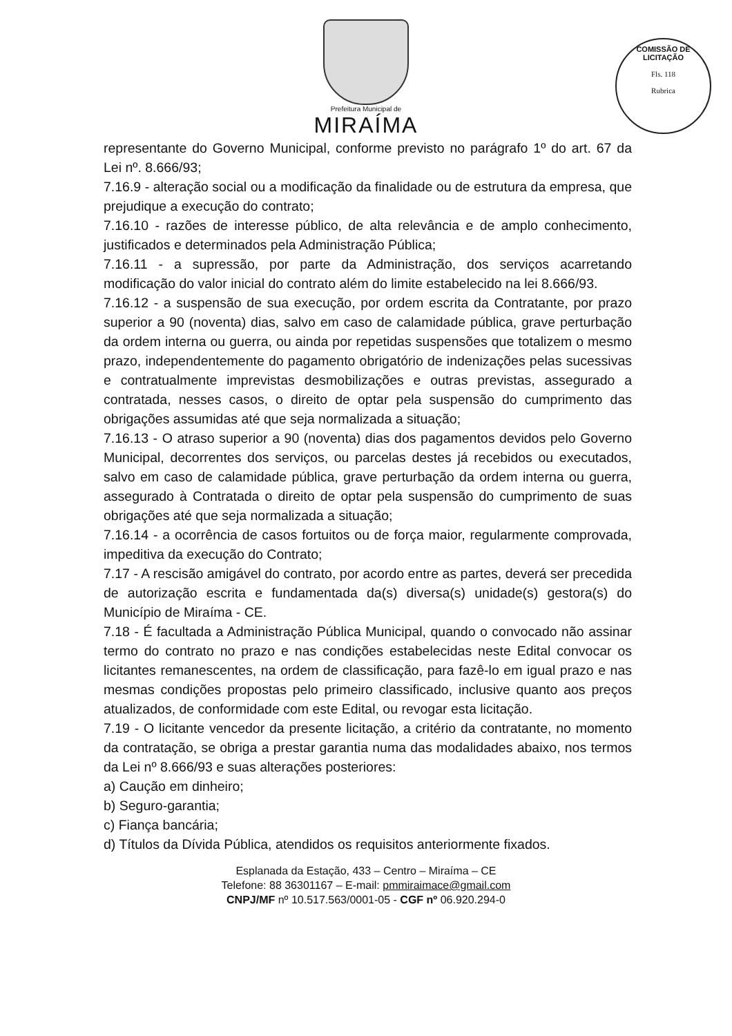Prefeitura Municipal de
MIRAÍMA
COMISSÃO DE LICITAÇÃO
Fls. 118
Rubrica
representante do Governo Municipal, conforme previsto no parágrafo 1º do art. 67 da Lei nº. 8.666/93;
7.16.9 - alteração social ou a modificação da finalidade ou de estrutura da empresa, que prejudique a execução do contrato;
7.16.10 - razões de interesse público, de alta relevância e de amplo conhecimento, justificados e determinados pela Administração Pública;
7.16.11 - a supressão, por parte da Administração, dos serviços acarretando modificação do valor inicial do contrato além do limite estabelecido na lei 8.666/93.
7.16.12 - a suspensão de sua execução, por ordem escrita da Contratante, por prazo superior a 90 (noventa) dias, salvo em caso de calamidade pública, grave perturbação da ordem interna ou guerra, ou ainda por repetidas suspensões que totalizem o mesmo prazo, independentemente do pagamento obrigatório de indenizações pelas sucessivas e contratualmente imprevistas desmobilizações e outras previstas, assegurado a contratada, nesses casos, o direito de optar pela suspensão do cumprimento das obrigações assumidas até que seja normalizada a situação;
7.16.13 - O atraso superior a 90 (noventa) dias dos pagamentos devidos pelo Governo Municipal, decorrentes dos serviços, ou parcelas destes já recebidos ou executados, salvo em caso de calamidade pública, grave perturbação da ordem interna ou guerra, assegurado à Contratada o direito de optar pela suspensão do cumprimento de suas obrigações até que seja normalizada a situação;
7.16.14 - a ocorrência de casos fortuitos ou de força maior, regularmente comprovada, impeditiva da execução do Contrato;
7.17 - A rescisão amigável do contrato, por acordo entre as partes, deverá ser precedida de autorização escrita e fundamentada da(s) diversa(s) unidade(s) gestora(s) do Município de Miraíma - CE.
7.18 - É facultada a Administração Pública Municipal, quando o convocado não assinar termo do contrato no prazo e nas condições estabelecidas neste Edital convocar os licitantes remanescentes, na ordem de classificação, para fazê-lo em igual prazo e nas mesmas condições propostas pelo primeiro classificado, inclusive quanto aos preços atualizados, de conformidade com este Edital, ou revogar esta licitação.
7.19 - O licitante vencedor da presente licitação, a critério da contratante, no momento da contratação, se obriga a prestar garantia numa das modalidades abaixo, nos termos da Lei nº 8.666/93 e suas alterações posteriores:
a) Caução em dinheiro;
b) Seguro-garantia;
c) Fiança bancária;
d) Títulos da Dívida Pública, atendidos os requisitos anteriormente fixados.
Esplanada da Estação, 433 – Centro – Miraíma – CE
Telefone: 88 36301167 – E-mail: pmmiraimace@gmail.com
CNPJ/MF nº 10.517.563/0001-05 - CGF nº 06.920.294-0